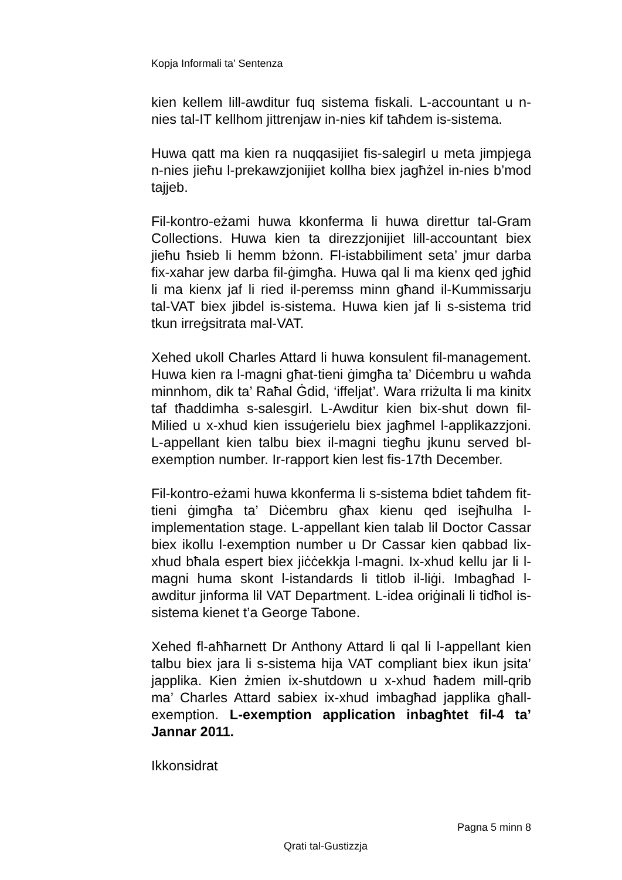Kopja Informali ta' Sentenza
kien kellem lill-awditur fuq sistema fiskali. L-accountant u n-nies tal-IT kellhom jittrenjaw in-nies kif taħdem is-sistema.
Huwa qatt ma kien ra nuqqasijiet fis-salegirl u meta jimpjega n-nies jieħu l-prekawzjonijiet kollha biex jagħżel in-nies b’mod tajjeb.
Fil-kontro-eżami huwa kkonferma li huwa direttur tal-Gram Collections. Huwa kien ta direzzjonijiet lill-accountant biex jieħu ħsieb li hemm bżonn. Fl-istabbiliment seta’ jmur darba fix-xahar jew darba fil-ġimgħa. Huwa qal li ma kienx qed jgħid li ma kienx jaf li ried il-peremss minn għand il-Kummissarju tal-VAT biex jibdel is-sistema. Huwa kien jaf li s-sistema trid tkun irreġsitrata mal-VAT.
Xehed ukoll Charles Attard li huwa konsulent fil-management. Huwa kien ra l-magni għat-tieni ġimgħa ta’ Diċembru u waħda minnhom, dik ta’ Raħal Ġdid, ‘iffeljat’. Wara rriżulta li ma kinitx taf tħaddimha s-salesgirl. L-Awditur kien bix-shut down fil-Milied u x-xhud kien issuġerielu biex jagħmel l-applikazzjoni. L-appellant kien talbu biex il-magni tiegħu jkunu served bl-exemption number. Ir-rapport kien lest fis-17th December.
Fil-kontro-eżami huwa kkonferma li s-sistema bdiet taħdem fit-tieni ġimgħa ta’ Diċembru għax kienu qed isejħulha l-implementation stage. L-appellant kien talab lil Doctor Cassar biex ikollu l-exemption number u Dr Cassar kien qabbad lix-xhud bħala espert biex jiċċekkja l-magni. Ix-xhud kellu jar li l-magni huma skont l-istandards li titlob il-liġi. Imbagħad l-awditur jinforma lil VAT Department. L-idea oriġinali li tidħol is-sistema kienet t’a George Tabone.
Xehed fl-aħħarnett Dr Anthony Attard li qal li l-appellant kien talbu biex jara li s-sistema hija VAT compliant biex ikun jsita’ japplika. Kien żmien ix-shutdown u x-xhud ħadem mill-qrib ma’ Charles Attard sabiex ix-xhud imbagħad japplika għall-exemption. L-exemption application inbagħtet fil-4 ta’ Jannar 2011.
Ikkonsidrat
Pagna 5 minn 8
Qrati tal-Gustizzja